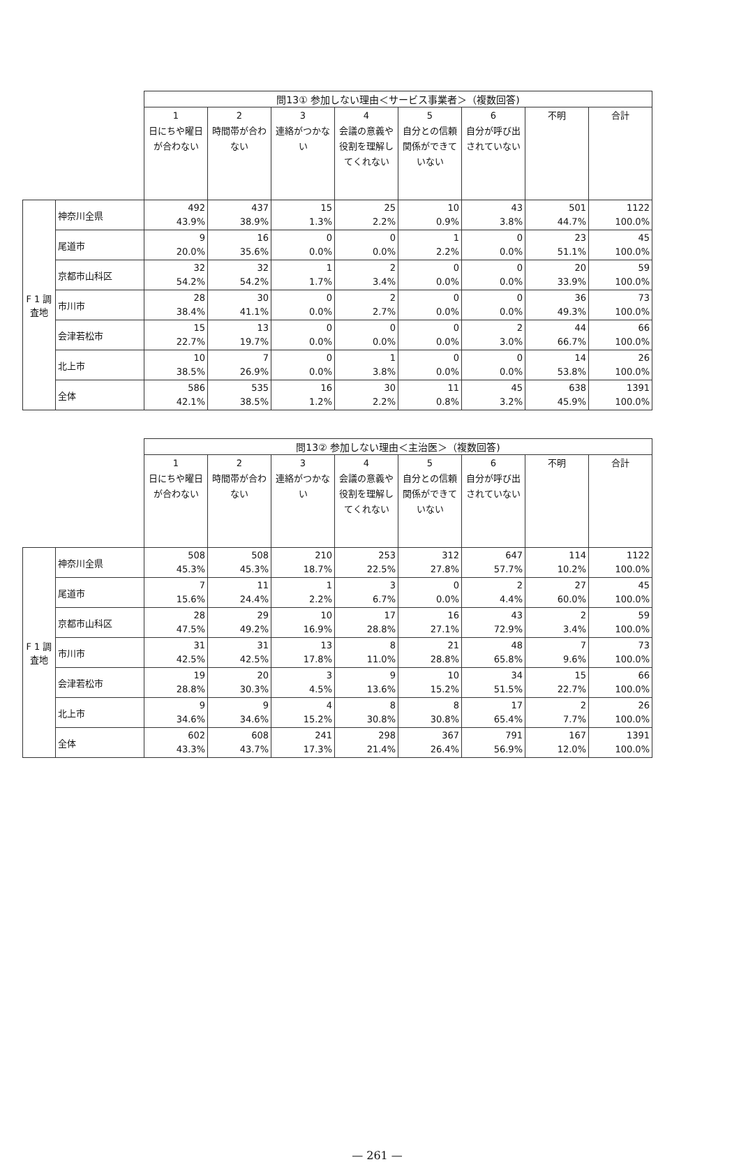| | | 問13① 参加しない理由＜サービス事業者＞（複数回答) | | | | | | | |
| | | 1 日にちや曜日が合わない | 2 時間帯が合わない | 3 連絡がつかない | 4 会議の意義や役割を理解してくれない | 5 自分との信頼関係ができていない | 6 自分が呼び出されていない | 不明 | 合計 |
| F 1 調査地 | 神奈川全県 | 492 43.9% | 437 38.9% | 15 1.3% | 25 2.2% | 10 0.9% | 43 3.8% | 501 44.7% | 1122 100.0% |
| | 尾道市 | 9 20.0% | 16 35.6% | 0 0.0% | 0 0.0% | 1 2.2% | 0 0.0% | 23 51.1% | 45 100.0% |
| | 京都市山科区 | 32 54.2% | 32 54.2% | 1 1.7% | 2 3.4% | 0 0.0% | 0 0.0% | 20 33.9% | 59 100.0% |
| | 市川市 | 28 38.4% | 30 41.1% | 0 0.0% | 2 2.7% | 0 0.0% | 0 0.0% | 36 49.3% | 73 100.0% |
| | 会津若松市 | 15 22.7% | 13 19.7% | 0 0.0% | 0 0.0% | 0 0.0% | 2 3.0% | 44 66.7% | 66 100.0% |
| | 北上市 | 10 38.5% | 7 26.9% | 0 0.0% | 1 3.8% | 0 0.0% | 0 0.0% | 14 53.8% | 26 100.0% |
| | 全体 | 586 42.1% | 535 38.5% | 16 1.2% | 30 2.2% | 11 0.8% | 45 3.2% | 638 45.9% | 1391 100.0% |
| | | 問13② 参加しない理由＜主治医＞（複数回答) | | | | | | | |
| | | 1 日にちや曜日が合わない | 2 時間帯が合わない | 3 連絡がつかない | 4 会議の意義や役割を理解してくれない | 5 自分との信頼関係ができていない | 6 自分が呼び出されていない | 不明 | 合計 |
| F 1 調査地 | 神奈川全県 | 508 45.3% | 508 45.3% | 210 18.7% | 253 22.5% | 312 27.8% | 647 57.7% | 114 10.2% | 1122 100.0% |
| | 尾道市 | 7 15.6% | 11 24.4% | 1 2.2% | 3 6.7% | 0 0.0% | 2 4.4% | 27 60.0% | 45 100.0% |
| | 京都市山科区 | 28 47.5% | 29 49.2% | 10 16.9% | 17 28.8% | 16 27.1% | 43 72.9% | 2 3.4% | 59 100.0% |
| | 市川市 | 31 42.5% | 31 42.5% | 13 17.8% | 8 11.0% | 21 28.8% | 48 65.8% | 7 9.6% | 73 100.0% |
| | 会津若松市 | 19 28.8% | 20 30.3% | 3 4.5% | 9 13.6% | 10 15.2% | 34 51.5% | 15 22.7% | 66 100.0% |
| | 北上市 | 9 34.6% | 9 34.6% | 4 15.2% | 8 30.8% | 8 30.8% | 17 65.4% | 2 7.7% | 26 100.0% |
| | 全体 | 602 43.3% | 608 43.7% | 241 17.3% | 298 21.4% | 367 26.4% | 791 56.9% | 167 12.0% | 1391 100.0% |
— 261 —